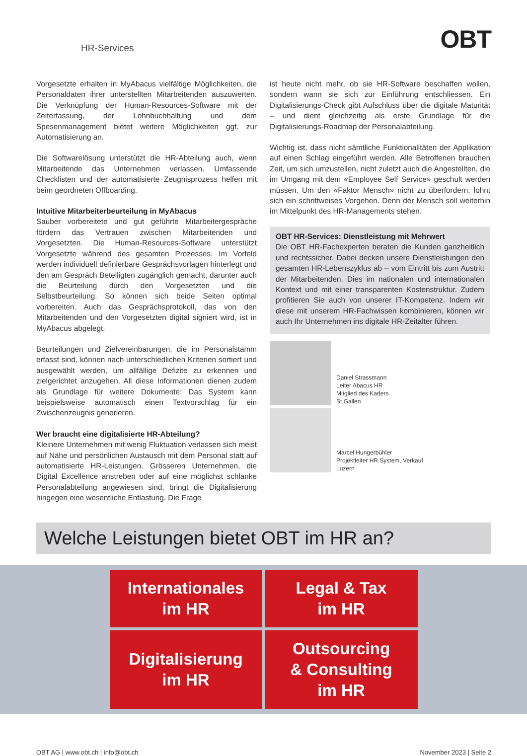HR-Services OBT
Vorgesetzte erhalten in MyAbacus vielfältige Möglichkeiten, die Personaldaten ihrer unterstellten Mitarbeitenden auszuwerten. Die Verknüpfung der Human-Resources-Software mit der Zeiterfassung, der Lohnbuchhaltung und dem Spesenmanagement bietet weitere Möglichkeiten ggf. zur Automatisierung an.
Die Softwarelösung unterstützt die HR-Abteilung auch, wenn Mitarbeitende das Unternehmen verlassen. Umfassende Checklisten und der automatisierte Zeugnisprozess helfen mit beim geordneten Offboarding.
Intuitive Mitarbeiterbeurteilung in MyAbacus
Sauber vorbereitete und gut geführte Mitarbeitergespräche fördern das Vertrauen zwischen Mitarbeitenden und Vorgesetzten. Die Human-Resources-Software unterstützt Vorgesetzte während des gesamten Prozesses. Im Vorfeld werden individuell definierbare Gesprächsvorlagen hinterlegt und den am Gespräch Beteiligten zugänglich gemacht, darunter auch die Beurteilung durch den Vorgesetzten und die Selbstbeurteilung. So können sich beide Seiten optimal vorbereiten. Auch das Gesprächsprotokoll, das von den Mitarbeitenden und den Vorgesetzten digital signiert wird, ist in MyAbacus abgelegt.
Beurteilungen und Zielvereinbarungen, die im Personalstamm erfasst sind, können nach unterschiedlichen Kriterien sortiert und ausgewählt werden, um allfällige Defizite zu erkennen und zielgerichtet anzugehen. All diese Informationen dienen zudem als Grundlage für weitere Dokumente: Das System kann beispielsweise automatisch einen Textvorschlag für ein Zwischenzeugnis generieren.
Wer braucht eine digitalisierte HR-Abteilung?
Kleinere Unternehmen mit wenig Fluktuation verlassen sich meist auf Nähe und persönlichen Austausch mit dem Personal statt auf automatisierte HR-Leistungen. Grösseren Unternehmen, die Digital Excellence anstreben oder auf eine möglichst schlanke Personalabteilung angewiesen sind, bringt die Digitalisierung hingegen eine wesentliche Entlastung. Die Frage
ist heute nicht mehr, ob sie HR-Software beschaffen wollen, sondern wann sie sich zur Einführung entschliessen. Ein Digitalisierungs-Check gibt Aufschluss über die digitale Maturität – und dient gleichzeitig als erste Grundlage für die Digitalisierungs-Roadmap der Personalabteilung.
Wichtig ist, dass nicht sämtliche Funktionalitäten der Applikation auf einen Schlag eingeführt werden. Alle Betroffenen brauchen Zeit, um sich umzustellen, nicht zuletzt auch die Angestellten, die im Umgang mit dem «Employee Self Service» geschult werden müssen. Um den «Faktor Mensch» nicht zu überfordern, lohnt sich ein schrittweises Vorgehen. Denn der Mensch soll weiterhin im Mittelpunkt des HR-Managements stehen.
OBT HR-Services: Dienstleistung mit Mehrwert
Die OBT HR-Fachexperten beraten die Kunden ganzheitlich und rechtssicher. Dabei decken unsere Dienstleistungen den gesamten HR-Lebenszyklus ab – vom Eintritt bis zum Austritt der Mitarbeitenden. Dies im nationalen und internationalen Kontext und mit einer transparenten Kostenstruktur. Zudem profitieren Sie auch von unserer IT-Kompetenz. Indem wir diese mit unserem HR-Fachwissen kombinieren, können wir auch Ihr Unternehmen ins digitale HR-Zeitalter führen.
Daniel Strassmann
Leiter Abacus HR
Mitglied des Kaders
St.Gallen
Marcel Hungerbühler
Projektleiter HR System, Verkauf
Luzern
Welche Leistungen bietet OBT im HR an?
Internationales
im HR
Legal & Tax
im HR
Digitalisierung
im HR
Outsourcing
& Consulting
im HR
OBT AG | www.obt.ch | info@obt.ch November 2023 | Seite 2